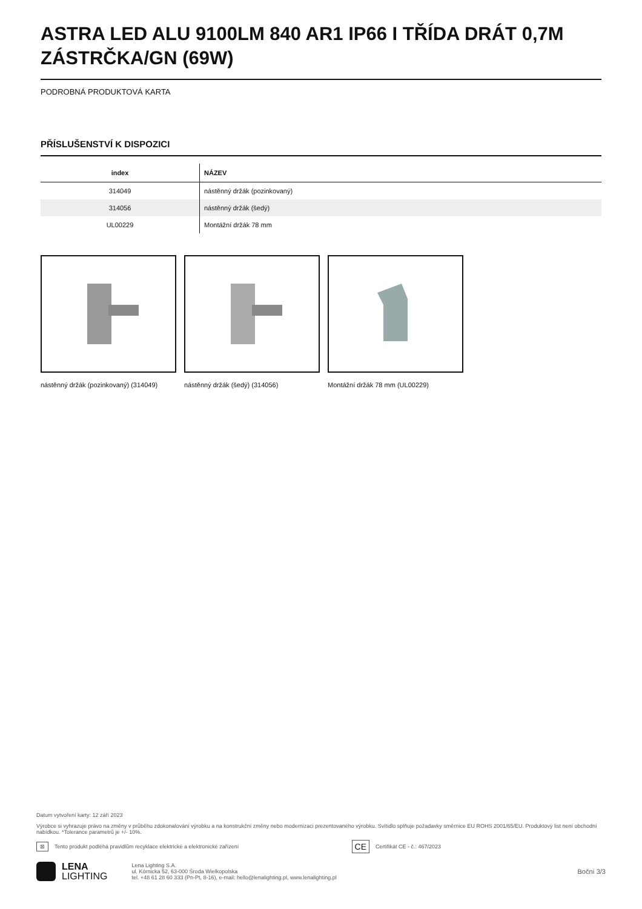ASTRA LED ALU 9100LM 840 AR1 IP66 I TŘÍDA DRÁT 0,7M ZÁSTRČKA/GN (69W)
PODROBNÁ PRODUKTOVÁ KARTA
PŘÍSLUŠENSTVÍ K DISPOZICI
| index | NÁZEV |
| --- | --- |
| 314049 | nástěnný držák (pozinkovaný) |
| 314056 | nástěnný držák (šedý) |
| UL00229 | Montážní držák 78 mm |
nástěnný držák (pozinkovaný) (314049)
nástěnný držák (šedý) (314056) Montážní držák 78 mm (UL00229)
Datum vytvoření karty: 12 září 2023
Výrobce si vyhrazuje právo na změny v průběhu zdokonalování výrobku a na konstrukční změny nebo modernizaci prezentovaného výrobku. Svítidlo splňuje požadavky směrnice EU ROHS 2001/65/EU. Produktový list není obchodní nabídkou. *Tolerance parametrů je +/- 10%.
⊠ Tento produkt podléhá pravidlům recyklace elektrické a elektronické zařízení CE Certifikát CE - č.: 467/2023
LENA
LIGHTING
Lena Lighting S.A.
ul. Kórnicka 52, 63-000 Środa Wielkopolska
tel. +48 61 28 60 333 (Pn-Pt, 8-16), e-mail: hello@lenalighting.pl, www.lenalighting.pl
Boční 3/3